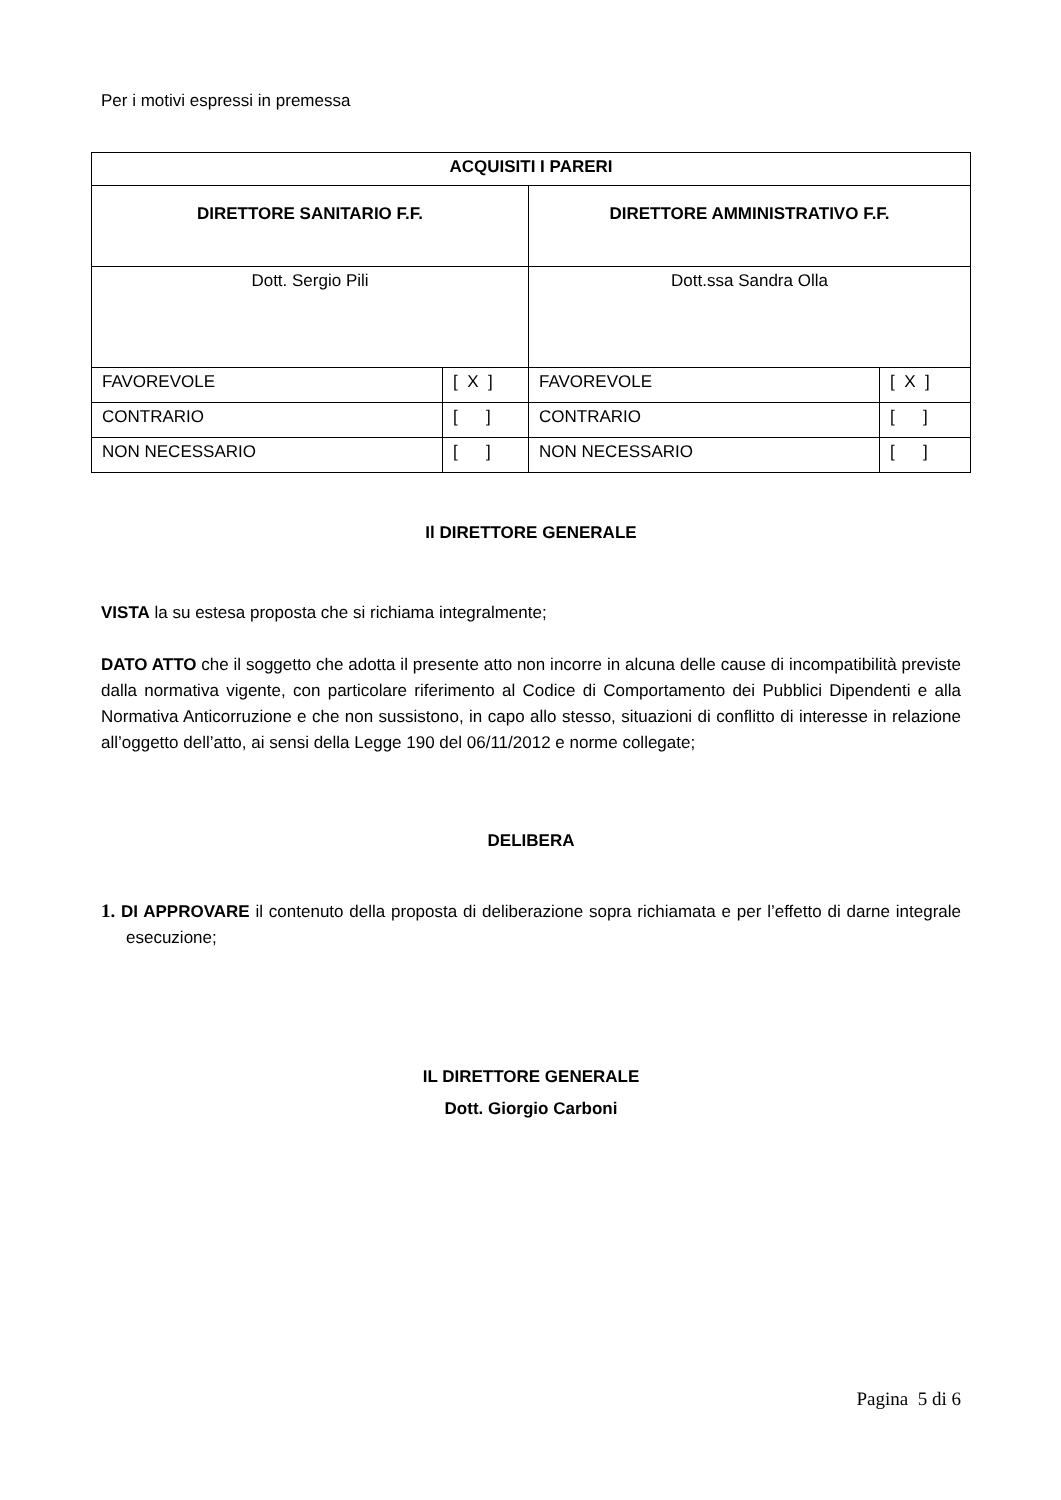Per i motivi espressi in premessa
| ACQUISITI I PARERI | | | |
| DIRETTORE SANITARIO F.F. | | DIRETTORE AMMINISTRATIVO F.F. | |
| Dott. Sergio Pili | | Dott.ssa Sandra Olla | |
| FAVOREVOLE | [ X ] | FAVOREVOLE | [ X ] |
| CONTRARIO | [ ] | CONTRARIO | [ ] |
| NON NECESSARIO | [ ] | NON NECESSARIO | [ ] |
Il DIRETTORE GENERALE
VISTA la su estesa proposta che si richiama integralmente;
DATO ATTO che il soggetto che adotta il presente atto non incorre in alcuna delle cause di incompatibilità previste dalla normativa vigente, con particolare riferimento al Codice di Comportamento dei Pubblici Dipendenti e alla Normativa Anticorruzione e che non sussistono, in capo allo stesso, situazioni di conflitto di interesse in relazione all’oggetto dell’atto, ai sensi della Legge 190 del 06/11/2012 e norme collegate;
DELIBERA
1. DI APPROVARE il contenuto della proposta di deliberazione sopra richiamata e per l’effetto di darne integrale esecuzione;
IL DIRETTORE GENERALE
Dott. Giorgio Carboni
Pagina 5 di 6